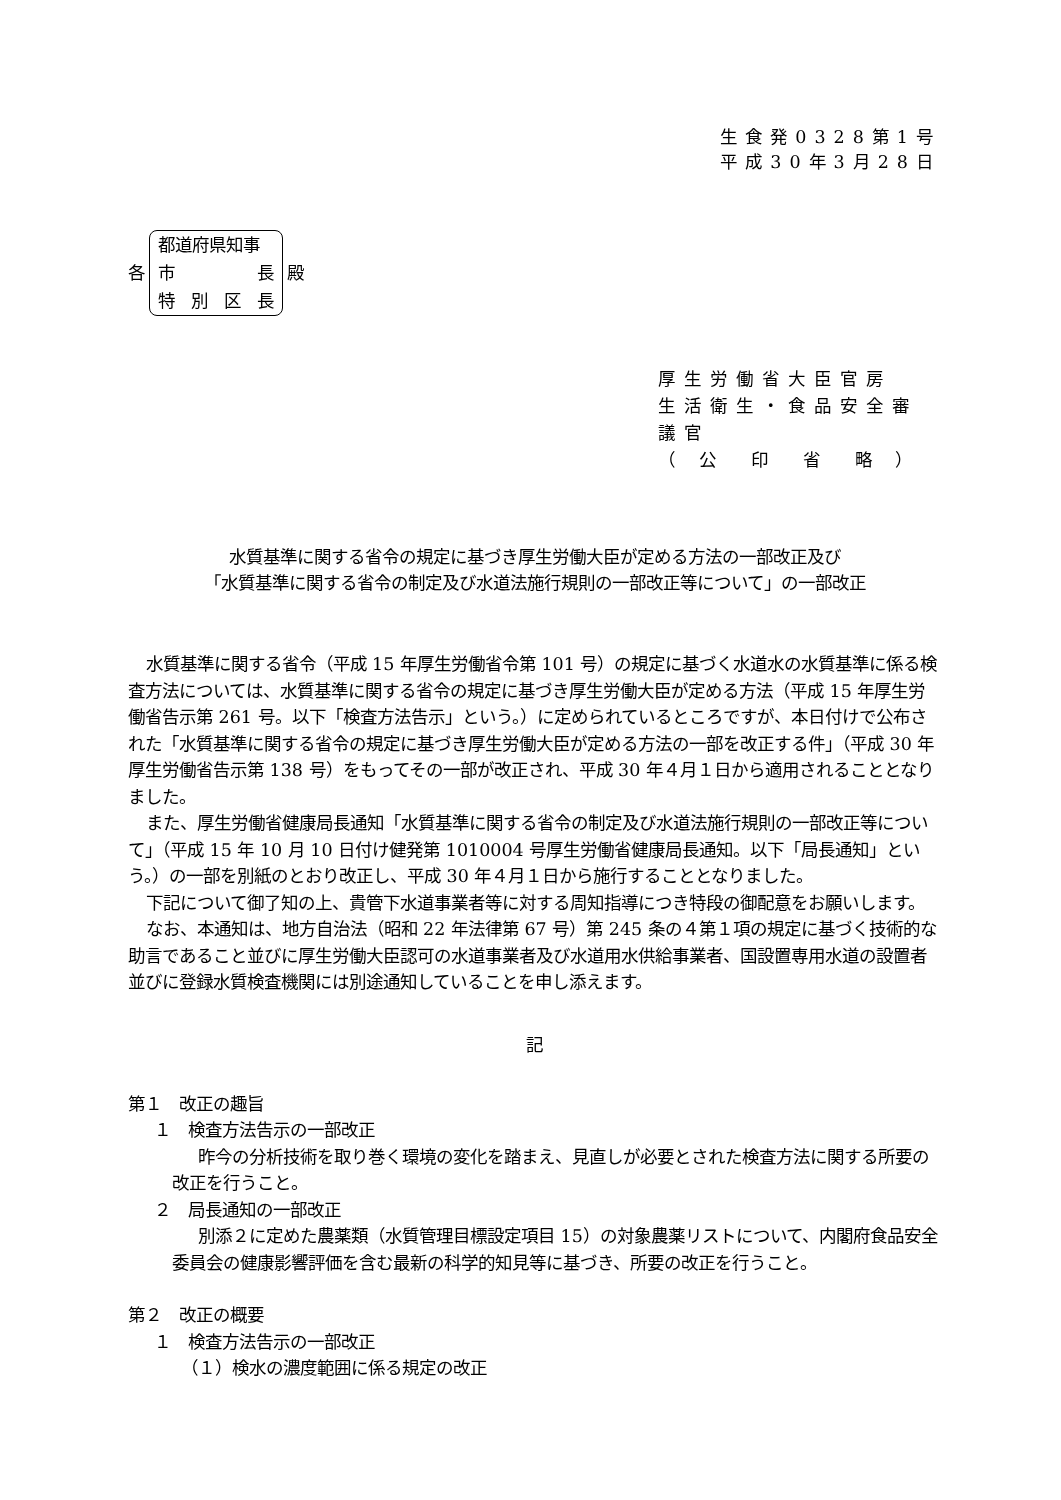生食発0328第1号
平成30年3月28日
各
都道府県知事
市 長
特別区長
殿
厚生労働省大臣官房
生活衛生・食品安全審議官
（ 公　印　省　略 ）
水質基準に関する省令の規定に基づき厚生労働大臣が定める方法の一部改正及び
「水質基準に関する省令の制定及び水道法施行規則の一部改正等について」の一部改正
水質基準に関する省令（平成 15 年厚生労働省令第 101 号）の規定に基づく水道水の水質基準に係る検査方法については、水質基準に関する省令の規定に基づき厚生労働大臣が定める方法（平成 15 年厚生労働省告示第 261 号。以下「検査方法告示」という。）に定められているところですが、本日付けで公布された「水質基準に関する省令の規定に基づき厚生労働大臣が定める方法の一部を改正する件」（平成 30 年厚生労働省告示第 138 号）をもってその一部が改正され、平成 30 年４月１日から適用されることとなりました。
また、厚生労働省健康局長通知「水質基準に関する省令の制定及び水道法施行規則の一部改正等について」（平成 15 年 10 月 10 日付け健発第 1010004 号厚生労働省健康局長通知。以下「局長通知」という。）の一部を別紙のとおり改正し、平成 30 年４月１日から施行することとなりました。
下記について御了知の上、貴管下水道事業者等に対する周知指導につき特段の御配意をお願いします。
なお、本通知は、地方自治法（昭和 22 年法律第 67 号）第 245 条の４第１項の規定に基づく技術的な助言であること並びに厚生労働大臣認可の水道事業者及び水道用水供給事業者、国設置専用水道の設置者並びに登録水質検査機関には別途通知していることを申し添えます。
記
第１　改正の趣旨
１　検査方法告示の一部改正
昨今の分析技術を取り巻く環境の変化を踏まえ、見直しが必要とされた検査方法に関する所要の改正を行うこと。
２　局長通知の一部改正
別添２に定めた農薬類（水質管理目標設定項目 15）の対象農薬リストについて、内閣府食品安全委員会の健康影響評価を含む最新の科学的知見等に基づき、所要の改正を行うこと。
第２　改正の概要
１　検査方法告示の一部改正
（１）検水の濃度範囲に係る規定の改正